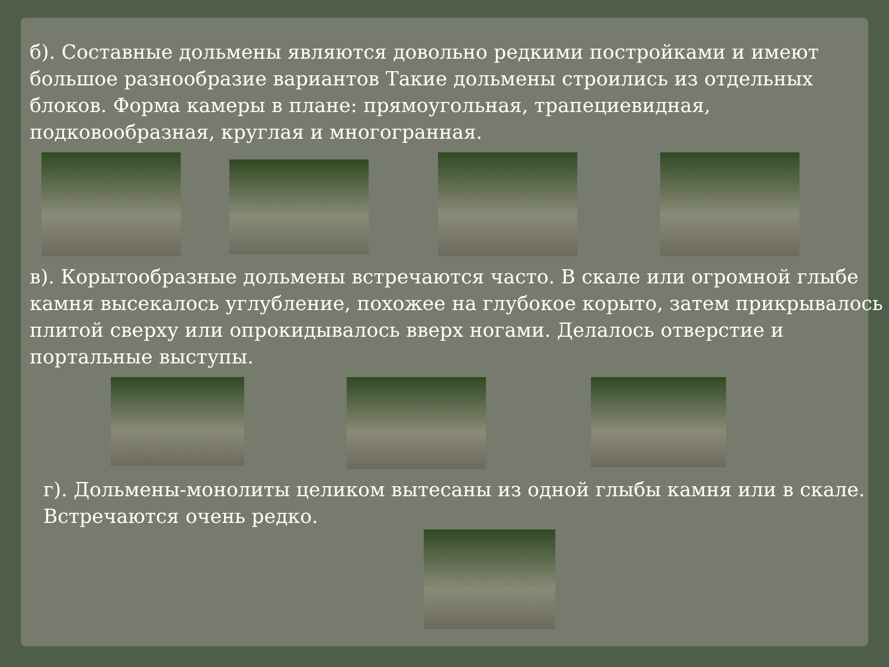б). Составные дольмены являются довольно редкими постройками и имеют большое разнообразие вариантов Такие дольмены строились из отдельных блоков. Форма камеры в плане: прямоугольная, трапециевидная, подковообразная, круглая и многогранная.
в). Корытообразные дольмены встречаются часто. В скале или огромной глыбе камня высекалось углубление, похожее на глубокое корыто, затем прикрывалось плитой сверху или опрокидывалось вверх ногами. Делалось отверстие и портальные выступы.
г). Дольмены-монолиты целиком вытесаны из одной глыбы камня или в скале. Встречаются очень редко.